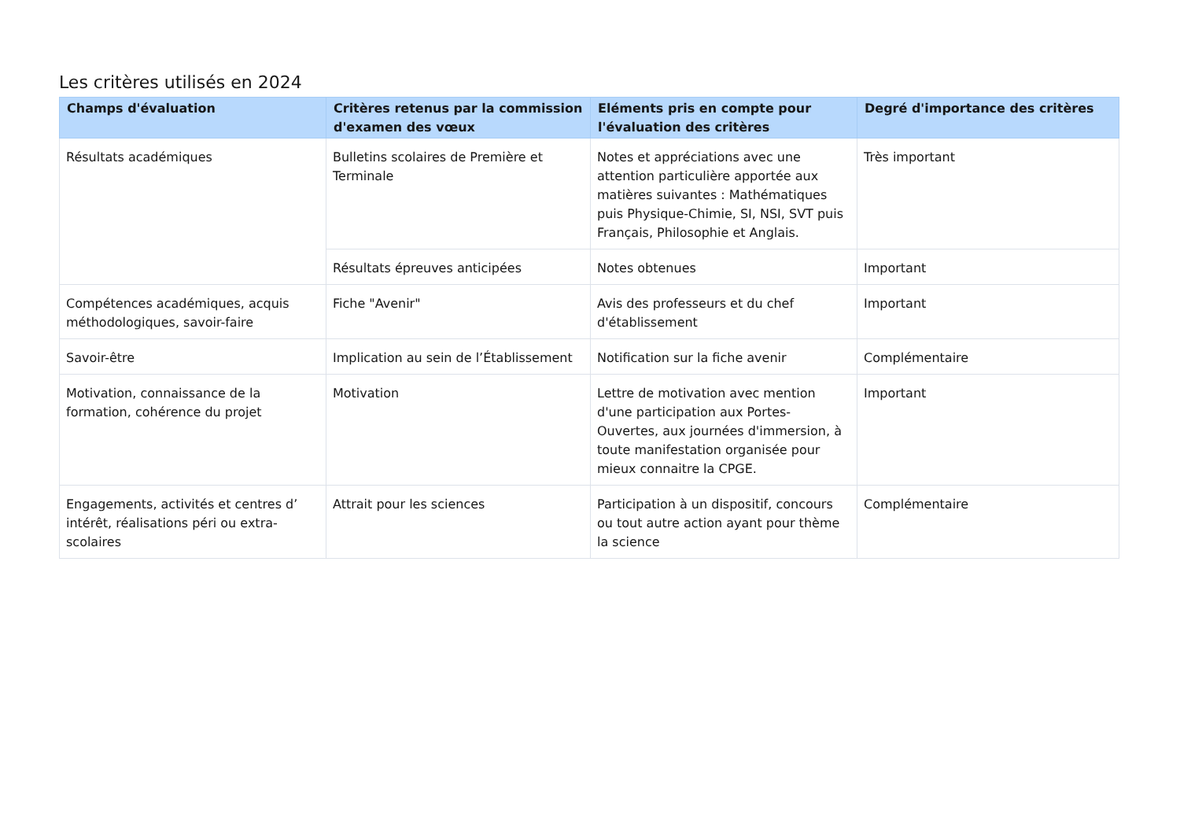Les critères utilisés en 2024
| Champs d'évaluation | Critères retenus par la commission d'examen des vœux | Eléments pris en compte pour l'évaluation des critères | Degré d'importance des critères |
| --- | --- | --- | --- |
| Résultats académiques | Bulletins scolaires de Première et Terminale | Notes et appréciations avec une attention particulière apportée aux matières suivantes : Mathématiques puis Physique-Chimie, SI, NSI, SVT puis Français, Philosophie et Anglais. | Très important |
| | Résultats épreuves anticipées | Notes obtenues | Important |
| Compétences académiques, acquis méthodologiques, savoir-faire | Fiche "Avenir" | Avis des professeurs et du chef d'établissement | Important |
| Savoir-être | Implication au sein de l’Établissement | Notification sur la fiche avenir | Complémentaire |
| Motivation, connaissance de la formation, cohérence du projet | Motivation | Lettre de motivation avec mention d'une participation aux Portes-Ouvertes, aux journées d'immersion, à toute manifestation organisée pour mieux connaitre la CPGE. | Important |
| Engagements, activités et centres d’ intérêt, réalisations péri ou extra-scolaires | Attrait pour les sciences | Participation à un dispositif, concours ou tout autre action ayant pour thème la science | Complémentaire |